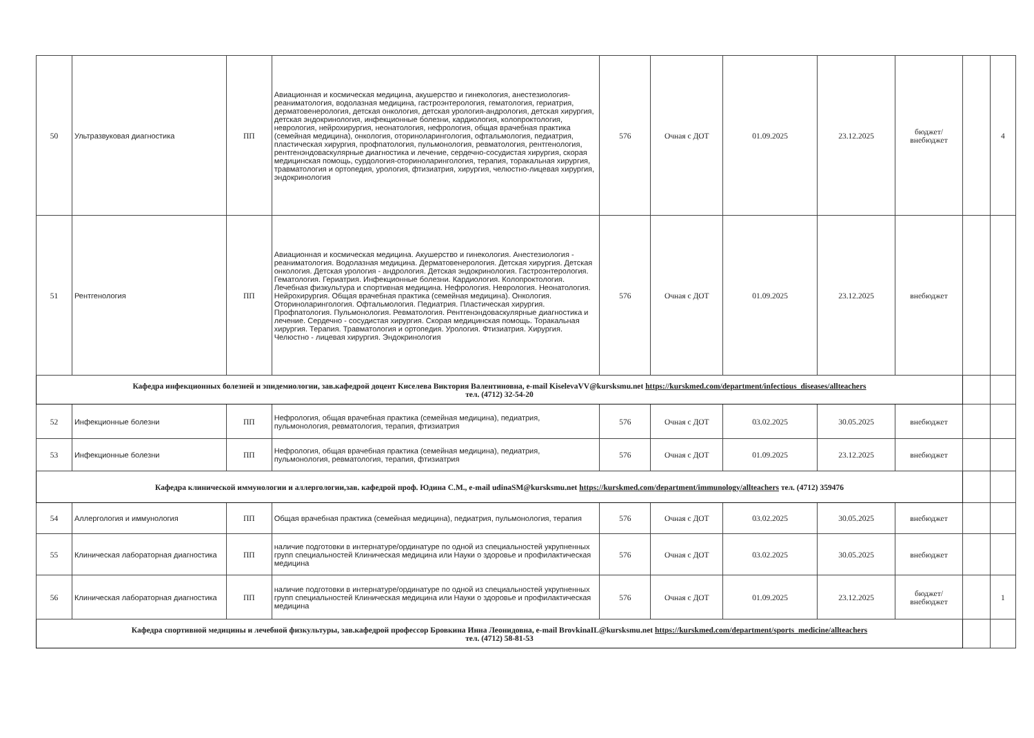| 50 | Ультразвуковая диагностика | ПП | Авиационная и космическая медицина, акушерство и гинекология, анестезиология-реаниматология, водолазная медицина, гастроэнтерология, гематология, гериатрия, дерматовенерология, детская онкология, детская урология-андрология, детская хирургия, детская эндокринология, инфекционные болезни, кардиология, колопроктология, неврология, нейрохирургия, неонатология, нефрология, общая врачебная практика (семейная медицина), онкология, оториноларингология, офтальмология, педиатрия, пластическая хирургия, профпатология, пульмонология, ревматология, рентгенология, рентгенэндоваскулярные диагностика и лечение, сердечно-сосудистая хирургия, скорая медицинская помощь, сурдология-оториноларингология, терапия, торакальная хирургия, травматология и ортопедия, урология, фтизиатрия, хирургия, челюстно-лицевая хирургия, эндокринология | 576 | Очная с ДОТ | 01.09.2025 | 23.12.2025 | бюджет/ внебюджет | | 4 |
| 51 | Рентгенология | ПП | Авиационная и космическая медицина. Акушерство и гинекология. Анестезиология - реаниматология. Водолазная медицина. Дерматовенерология. Детская хирургия. Детская онкология. Детская урология - андрология. Детская эндокринология. Гастроэнтерология. Гематология. Гериатрия. Инфекционные болезни. Кардиология. Колопроктология. Лечебная физкультура и спортивная медицина. Нефрология. Неврология. Неонатология. Нейрохирургия. Общая врачебная практика (семейная медицина). Онкология. Оториноларингология. Офтальмология. Педиатрия. Пластическая хирургия. Профпатология. Пульмонология. Ревматология. Рентгенэндоваскулярные диагностика и лечение. Сердечно - сосудистая хирургия. Скорая медицинская помощь. Торакальная хирургия. Терапия. Травматология и ортопедия. Урология. Фтизиатрия. Хирургия. Челюстно - лицевая хирургия. Эндокринология | 576 | Очная с ДОТ | 01.09.2025 | 23.12.2025 | внебюджет | | |
| Кафедра инфекционных болезней и эпидемиологии, зав.кафедрой доцент Киселева Виктория Валентиновна, e-mail KiselevaVV@kursksmu.net https://kurskmed.com/department/infectious_diseases/allteachers тел. (4712) 32-54-20 | | | | | | | | | | |
| 52 | Инфекционные болезни | ПП | Нефрология, общая врачебная практика (семейная медицина), педиатрия, пульмонология, ревматология, терапия, фтизиатрия | 576 | Очная с ДОТ | 03.02.2025 | 30.05.2025 | внебюджет | | |
| 53 | Инфекционные болезни | ПП | Нефрология, общая врачебная практика (семейная медицина), педиатрия, пульмонология, ревматология, терапия, фтизиатрия | 576 | Очная с ДОТ | 01.09.2025 | 23.12.2025 | внебюджет | | |
| Кафедра клинической иммунологии и аллергологии,зав. кафедрой проф. Юдина С.М., e-mail udinaSM@kursksmu.net https://kurskmed.com/department/immunology/allteachers тел. (4712) 359476 | | | | | | | | | | |
| 54 | Аллергология и иммунология | ПП | Общая врачебная практика (семейная медицина), педиатрия, пульмонология, терапия | 576 | Очная с ДОТ | 03.02.2025 | 30.05.2025 | внебюджет | | |
| 55 | Клиническая лабораторная диагностика | ПП | наличие подготовки в интернатуре/ординатуре по одной из специальностей укрупненных групп специальностей Клиническая медицина или Науки о здоровье и профилактическая медицина | 576 | Очная с ДОТ | 03.02.2025 | 30.05.2025 | внебюджет | | |
| 56 | Клиническая лабораторная диагностика | ПП | наличие подготовки в интернатуре/ординатуре по одной из специальностей укрупненных групп специальностей Клиническая медицина или Науки о здоровье и профилактическая медицина | 576 | Очная с ДОТ | 01.09.2025 | 23.12.2025 | бюджет/ внебюджет | | 1 |
| Кафедра спортивной медицины и лечебной физкультуры, зав.кафедрой профессор Бровкина Инна Леонидовна, e-mail BrovkinaIL@kursksmu.net https://kurskmed.com/department/sports_medicine/allteachers тел. (4712) 58-81-53 | | | | | | | | | | |